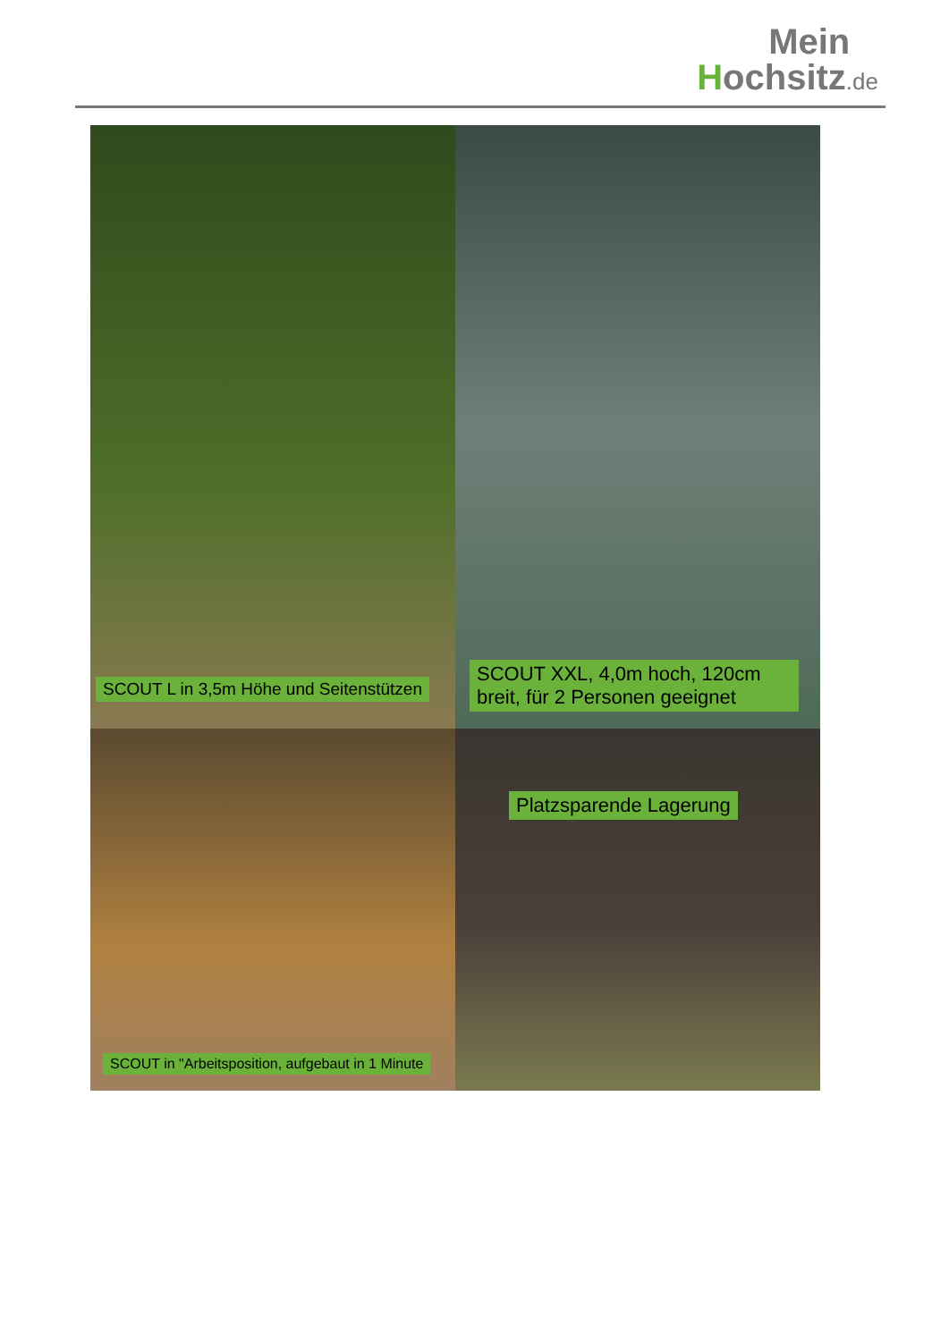Mein
Hochsitz.de
SCOUT L in 3,5m Höhe und Seitenstützen
SCOUT XXL, 4,0m hoch, 120cm breit, für 2 Personen geeignet
SCOUT in "Arbeitsposition, aufgebaut in 1 Minute
Platzsparende Lagerung